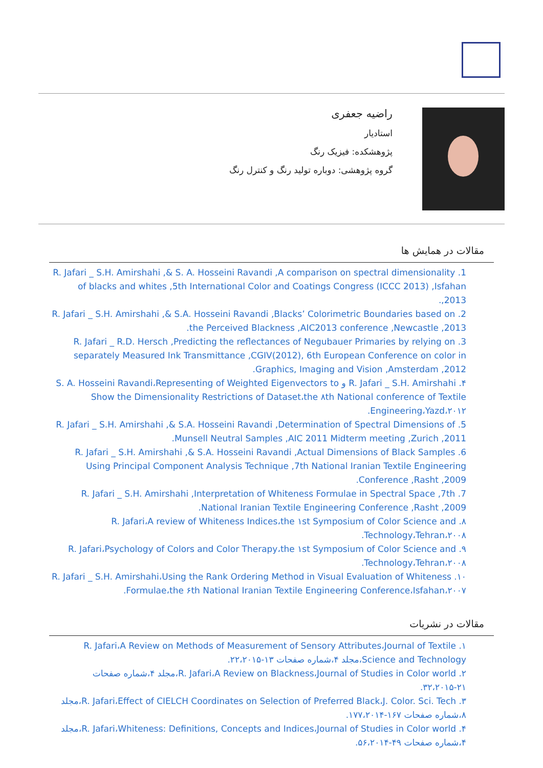راضیه جعفری
استادیار
پژوهشکده: فیزیک رنگ
گروه پژوهشی: دوباره تولید رنگ و کنترل رنگ
مقالات در همایش ها
1. R. Jafari _ S.H. Amirshahi ,& S. A. Hosseini Ravandi ,A comparison on spectral dimensionality of blacks and whites ,5th International Color and Coatings Congress (ICCC 2013) ,Isfahan ,2013.
2. R. Jafari _ S.H. Amirshahi ,& S.A. Hosseini Ravandi ,Blacks’ Colorimetric Boundaries based on the Perceived Blackness ,AIC2013 conference ,Newcastle ,2013.
3. R. Jafari _ R.D. Hersch ,Predicting the reflectances of Negubauer Primaries by relying on separately Measured Ink Transmittance ,CGIV(2012), 6th European Conference on color in Graphics, Imaging and Vision ,Amsterdam ,2012.
۴. R. Jafari _ S.H. Amirshahi و S. A. Hosseini Ravandi،Representing of Weighted Eigenvectors to Show the Dimensionality Restrictions of Dataset،the ۸th National conference of Textile Engineering،Yazd،۲۰۱۲.
5. R. Jafari _ S.H. Amirshahi ,& S.A. Hosseini Ravandi ,Determination of Spectral Dimensions of Munsell Neutral Samples ,AIC 2011 Midterm meeting ,Zurich ,2011.
6. R. Jafari _ S.H. Amirshahi ,& S.A. Hosseini Ravandi ,Actual Dimensions of Black Samples Using Principal Component Analysis Technique ,7th National Iranian Textile Engineering Conference ,Rasht ,2009.
7. R. Jafari _ S.H. Amirshahi ,Interpretation of Whiteness Formulae in Spectral Space ,7th National Iranian Textile Engineering Conference ,Rasht ,2009.
۸. R. Jafari،A review of Whiteness Indices،the ۱st Symposium of Color Science and Technology،Tehran،۲۰۰۸.
۹. R. Jafari،Psychology of Colors and Color Therapy،the ۱st Symposium of Color Science and Technology،Tehran،۲۰۰۸.
۱۰. R. Jafari _ S.H. Amirshahi،Using the Rank Ordering Method in Visual Evaluation of Whiteness Formulae،the ۶th National Iranian Textile Engineering Conference،Isfahan،۲۰۰۷.
مقالات در نشریات
۱. R. Jafari،A Review on Methods of Measurement of Sensory Attributes،Journal of Textile Science and Technology،مجلد ۴،شماره صفحات ۱۳-۲۲،۲۰۱۵.
۲. R. Jafari،A Review on Blackness،Journal of Studies in Color world،مجلد ۴،شماره صفحات ۲۱-۳۲،۲۰۱۵.
۳. R. Jafari،Effect of CIELCH Coordinates on Selection of Preferred Black،J. Color. Sci. Tech،مجلد ۸،شماره صفحات ۱۶۷-۱۷۷،۲۰۱۴.
۴. R. Jafari،Whiteness: Definitions, Concepts and Indices،Journal of Studies in Color world،مجلد ۴،شماره صفحات ۴۹-۵۶،۲۰۱۴.